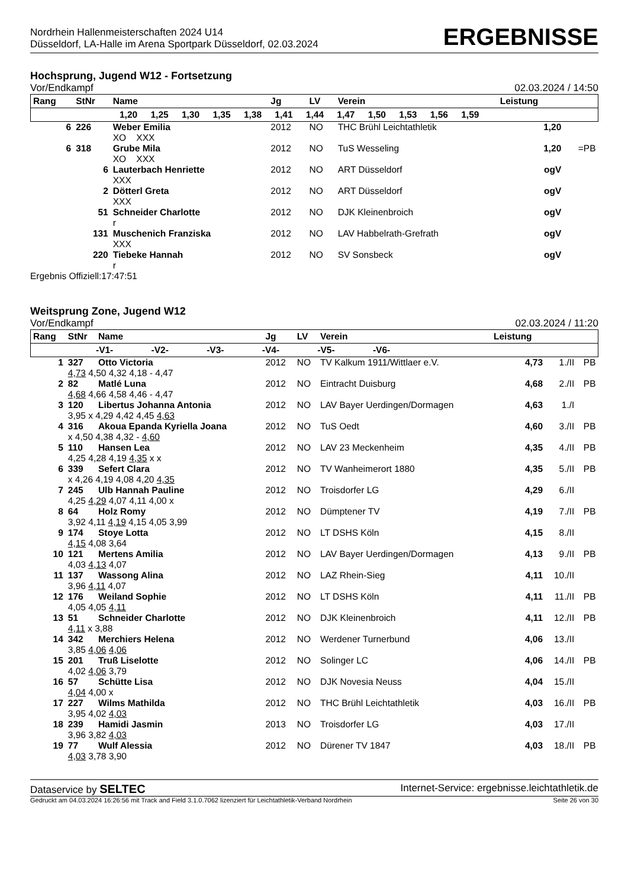Nordrhein Hallenmeisterschaften 2024 U14
Düsseldorf, LA-Halle im Arena Sportpark Düsseldorf, 02.03.2024
ERGEBNISSE
Hochsprung, Jugend W12 - Fortsetzung
Vor/Endkampf 02.03.2024 / 14:50
| Rang | StNr | Name | Jg | LV | Verein | Leistung | |
| --- | --- | --- | --- | --- | --- | --- | --- |
| 1,20 1,25 1,30 1,35 1,38 1,41 1,44 1,47 1,50 1,53 1,56 1,59 | | | | | | | |
| 6 | 226 | Weber Emilia | 2012 | NO | THC Brühl Leichtathletik | 1,20 | |
| | | XO XXX | | | | | |
| 6 | 318 | Grube Mila | 2012 | NO | TuS Wesseling | 1,20 | =PB |
| | | XO XXX | | | | | |
| | 6 | Lauterbach Henriette | 2012 | NO | ART Düsseldorf | ogV | |
| | | XXX | | | | | |
| | 2 | Dötterl Greta | 2012 | NO | ART Düsseldorf | ogV | |
| | | XXX | | | | | |
| | 51 | Schneider Charlotte | 2012 | NO | DJK Kleinenbroich | ogV | |
| | | r | | | | | |
| | 131 | Muschenich Franziska | 2012 | NO | LAV Habbelrath-Grefrath | ogV | |
| | | XXX | | | | | |
| | 220 | Tiebeke Hannah | 2012 | NO | SV Sonsbeck | ogV | |
| | | r | | | | | |
Ergebnis Offiziell:17:47:51
Weitsprung Zone, Jugend W12
Vor/Endkampf 02.03.2024 / 11:20
| Rang | StNr | Name | Jg | LV | Verein | Leistung | | |
| --- | --- | --- | --- | --- | --- | --- | --- | --- |
| -V1- -V2- -V3- -V4- -V5- -V6- | | | | | | | | |
| 1 | 327 | Otto Victoria | 2012 | NO | TV Kalkum 1911/Wittlaer e.V. | 4,73 | 1./II | PB |
| | 4,73 4,50 4,32 4,18 - 4,47 | | | | | | | |
| 2 | 82 | Matlé Luna | 2012 | NO | Eintracht Duisburg | 4,68 | 2./II | PB |
| | 4,68 4,66 4,58 4,46 - 4,47 | | | | | | | |
| 3 | 120 | Libertus Johanna Antonia | 2012 | NO | LAV Bayer Uerdingen/Dormagen | 4,63 | 1./I | |
| | 3,95 x 4,29 4,42 4,45 4,63 | | | | | | | |
| 4 | 316 | Akoua Epanda Kyriella Joana | 2012 | NO | TuS Oedt | 4,60 | 3./II | PB |
| | x 4,50 4,38 4,32 - 4,60 | | | | | | | |
| 5 | 110 | Hansen Lea | 2012 | NO | LAV 23 Meckenheim | 4,35 | 4./II | PB |
| | 4,25 4,28 4,19 4,35 x x | | | | | | | |
| 6 | 339 | Sefert Clara | 2012 | NO | TV Wanheimerort 1880 | 4,35 | 5./II | PB |
| | x 4,26 4,19 4,08 4,20 4,35 | | | | | | | |
| 7 | 245 | Ulb Hannah Pauline | 2012 | NO | Troisdorfer LG | 4,29 | 6./II | |
| | 4,25 4,29 4,07 4,11 4,00 x | | | | | | | |
| 8 | 64 | Holz Romy | 2012 | NO | Dümptener TV | 4,19 | 7./II | PB |
| | 3,92 4,11 4,19 4,15 4,05 3,99 | | | | | | | |
| 9 | 174 | Stoye Lotta | 2012 | NO | LT DSHS Köln | 4,15 | 8./II | |
| | 4,15 4,08 3,64 | | | | | | | |
| 10 | 121 | Mertens Amilia | 2012 | NO | LAV Bayer Uerdingen/Dormagen | 4,13 | 9./II | PB |
| | 4,03 4,13 4,07 | | | | | | | |
| 11 | 137 | Wassong Alina | 2012 | NO | LAZ Rhein-Sieg | 4,11 | 10./II | |
| | 3,96 4,11 4,07 | | | | | | | |
| 12 | 176 | Weiland Sophie | 2012 | NO | LT DSHS Köln | 4,11 | 11./II | PB |
| | 4,05 4,05 4,11 | | | | | | | |
| 13 | 51 | Schneider Charlotte | 2012 | NO | DJK Kleinenbroich | 4,11 | 12./II | PB |
| | 4,11 x 3,88 | | | | | | | |
| 14 | 342 | Merchiers Helena | 2012 | NO | Werdener Turnerbund | 4,06 | 13./II | |
| | 3,85 4,06 4,06 | | | | | | | |
| 15 | 201 | Truß Liselotte | 2012 | NO | Solinger LC | 4,06 | 14./II | PB |
| | 4,02 4,06 3,79 | | | | | | | |
| 16 | 57 | Schütte Lisa | 2012 | NO | DJK Novesia Neuss | 4,04 | 15./II | |
| | 4,04 4,00 x | | | | | | | |
| 17 | 227 | Wilms Mathilda | 2012 | NO | THC Brühl Leichtathletik | 4,03 | 16./II | PB |
| | 3,95 4,02 4,03 | | | | | | | |
| 18 | 239 | Hamidi Jasmin | 2013 | NO | Troisdorfer LG | 4,03 | 17./II | |
| | 3,96 3,82 4,03 | | | | | | | |
| 19 | 77 | Wulf Alessia | 2012 | NO | Dürener TV 1847 | 4,03 | 18./II | PB |
| | 4,03 3,78 3,90 | | | | | | | |
Dataservice by SELTEC Internet-Service: ergebnisse.leichtathletik.de
Gedruckt am 04.03.2024 16:26:56 mit Track and Field 3.1.0.7062 lizenziert für Leichtathletik-Verband Nordrhein Seite 26 von 30